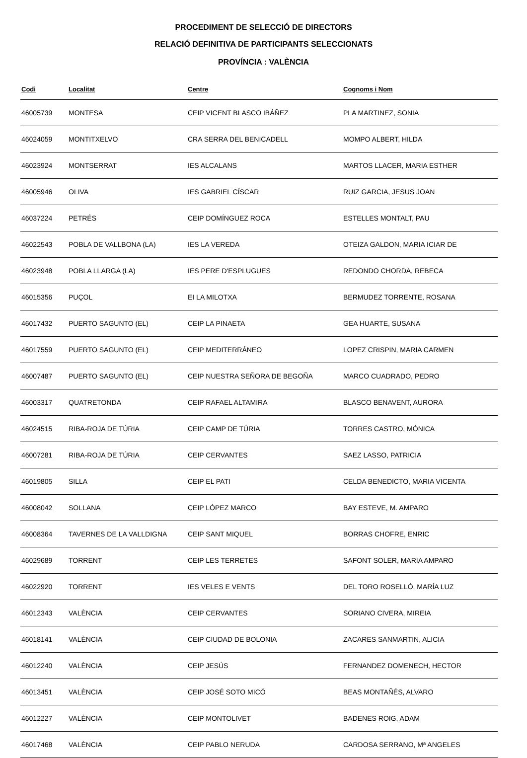PROCEDIMENT DE SELECCIÓ DE DIRECTORS
RELACIÓ DEFINITIVA DE PARTICIPANTS SELECCIONATS
PROVÍNCIA : VALÈNCIA
| Codi | Localitat | Centre | Cognoms i Nom |
| --- | --- | --- | --- |
| 46005739 | MONTESA | CEIP VICENT BLASCO IBÁÑEZ | PLA MARTINEZ, SONIA |
| 46024059 | MONTITXELVO | CRA SERRA DEL BENICADELL | MOMPO ALBERT, HILDA |
| 46023924 | MONTSERRAT | IES ALCALANS | MARTOS LLACER, MARIA ESTHER |
| 46005946 | OLIVA | IES GABRIEL CÍSCAR | RUIZ GARCIA, JESUS JOAN |
| 46037224 | PETRÉS | CEIP DOMÍNGUEZ ROCA | ESTELLES MONTALT, PAU |
| 46022543 | POBLA DE VALLBONA (LA) | IES LA VEREDA | OTEIZA GALDON, MARIA ICIAR DE |
| 46023948 | POBLA LLARGA (LA) | IES PERE D'ESPLUGUES | REDONDO CHORDA, REBECA |
| 46015356 | PUÇOL | EI LA MILOTXA | BERMUDEZ TORRENTE, ROSANA |
| 46017432 | PUERTO SAGUNTO (EL) | CEIP LA PINAETA | GEA HUARTE, SUSANA |
| 46017559 | PUERTO SAGUNTO (EL) | CEIP MEDITERRÁNEO | LOPEZ CRISPIN, MARIA CARMEN |
| 46007487 | PUERTO SAGUNTO (EL) | CEIP NUESTRA SEÑORA DE BEGOÑA | MARCO CUADRADO, PEDRO |
| 46003317 | QUATRETONDA | CEIP RAFAEL ALTAMIRA | BLASCO BENAVENT, AURORA |
| 46024515 | RIBA-ROJA DE TÚRIA | CEIP CAMP DE TÚRIA | TORRES CASTRO, MÓNICA |
| 46007281 | RIBA-ROJA DE TÚRIA | CEIP CERVANTES | SAEZ LASSO, PATRICIA |
| 46019805 | SILLA | CEIP EL PATI | CELDA BENEDICTO, MARIA VICENTA |
| 46008042 | SOLLANA | CEIP LÓPEZ MARCO | BAY ESTEVE, M. AMPARO |
| 46008364 | TAVERNES DE LA VALLDIGNA | CEIP SANT MIQUEL | BORRAS CHOFRE, ENRIC |
| 46029689 | TORRENT | CEIP LES TERRETES | SAFONT SOLER, MARIA AMPARO |
| 46022920 | TORRENT | IES VELES E VENTS | DEL TORO ROSELLÓ, MARÍA LUZ |
| 46012343 | VALÈNCIA | CEIP CERVANTES | SORIANO CIVERA, MIREIA |
| 46018141 | VALÈNCIA | CEIP CIUDAD DE BOLONIA | ZACARES SANMARTIN, ALICIA |
| 46012240 | VALÈNCIA | CEIP JESÚS | FERNANDEZ DOMENECH, HECTOR |
| 46013451 | VALÈNCIA | CEIP JOSÉ SOTO MICÓ | BEAS MONTAÑÉS, ALVARO |
| 46012227 | VALÈNCIA | CEIP MONTOLIVET | BADENES ROIG, ADAM |
| 46017468 | VALÈNCIA | CEIP PABLO NERUDA | CARDOSA SERRANO, Mª ANGELES |